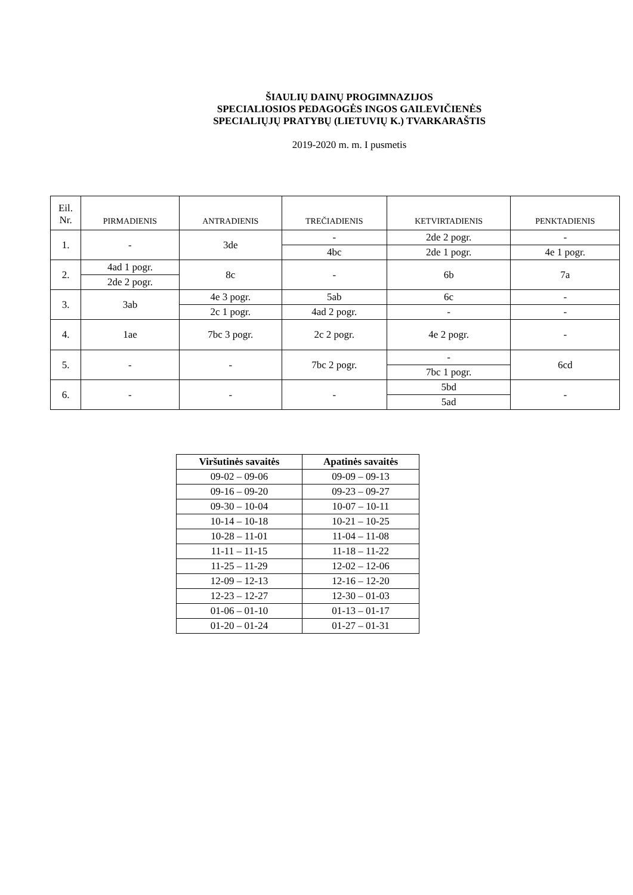ŠIAULIŲ DAINŲ PROGIMNAZIJOS
SPECIALIOSIOS PEDAGOGĖS INGOS GAILEVIČIENĖS
SPECIALIŲJŲ PRATYBŲ (LIETUVIŲ K.) TVARKARAŠTIS
2019-2020 m. m. I pusmetis
| Eil. Nr. | PIRMADIENIS | ANTRADIENIS | TREČIADIENIS | KETVIRTADIENIS | PENKTADIENIS |
| --- | --- | --- | --- | --- | --- |
| 1. | - | 3de | - | 2de 2 pogr. | - |
| | | | 4bc | 2de 1 pogr. | 4e 1 pogr. |
| 2. | 4ad 1 pogr. | 8c | - | 6b | 7a |
| | 2de 2 pogr. | | | | |
| 3. | 3ab | 4e 3 pogr. | 5ab | 6c | - |
| | | 2c 1 pogr. | 4ad 2 pogr. | - | - |
| 4. | 1ae | 7bc 3 pogr. | 2c 2 pogr. | 4e 2 pogr. | - |
| 5. | - | - | 7bc 2 pogr. | - | 6cd |
| | | | | 7bc 1 pogr. | |
| 6. | - | - | - | 5bd | - |
| | | | | 5ad | |
| Viršutinės savaitės | Apatinės savaitės |
| --- | --- |
| 09-02 – 09-06 | 09-09 – 09-13 |
| 09-16 – 09-20 | 09-23 – 09-27 |
| 09-30 – 10-04 | 10-07 – 10-11 |
| 10-14 – 10-18 | 10-21 – 10-25 |
| 10-28 – 11-01 | 11-04 – 11-08 |
| 11-11 – 11-15 | 11-18 – 11-22 |
| 11-25 – 11-29 | 12-02 – 12-06 |
| 12-09 – 12-13 | 12-16 – 12-20 |
| 12-23 – 12-27 | 12-30 – 01-03 |
| 01-06 – 01-10 | 01-13 – 01-17 |
| 01-20 – 01-24 | 01-27 – 01-31 |